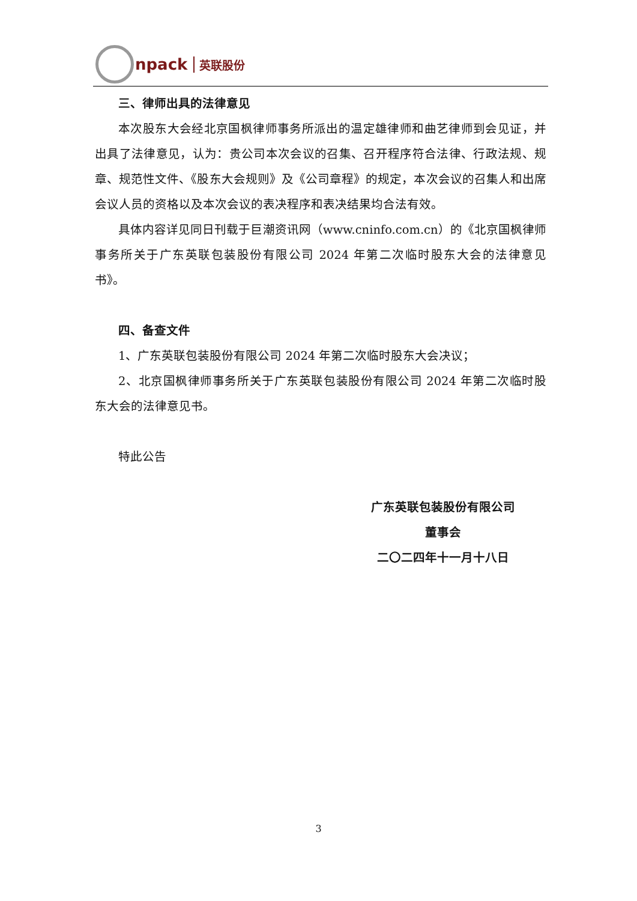npack 英联股份
三、律师出具的法律意见
本次股东大会经北京国枫律师事务所派出的温定雄律师和曲艺律师到会见证，并出具了法律意见，认为：贵公司本次会议的召集、召开程序符合法律、行政法规、规章、规范性文件、《股东大会规则》及《公司章程》的规定，本次会议的召集人和出席会议人员的资格以及本次会议的表决程序和表决结果均合法有效。
具体内容详见同日刊载于巨潮资讯网（www.cninfo.com.cn）的《北京国枫律师事务所关于广东英联包装股份有限公司 2024 年第二次临时股东大会的法律意见书》。
四、备查文件
1、广东英联包装股份有限公司 2024 年第二次临时股东大会决议；
2、北京国枫律师事务所关于广东英联包装股份有限公司 2024 年第二次临时股东大会的法律意见书。
特此公告
广东英联包装股份有限公司
董事会
二〇二四年十一月十八日
3